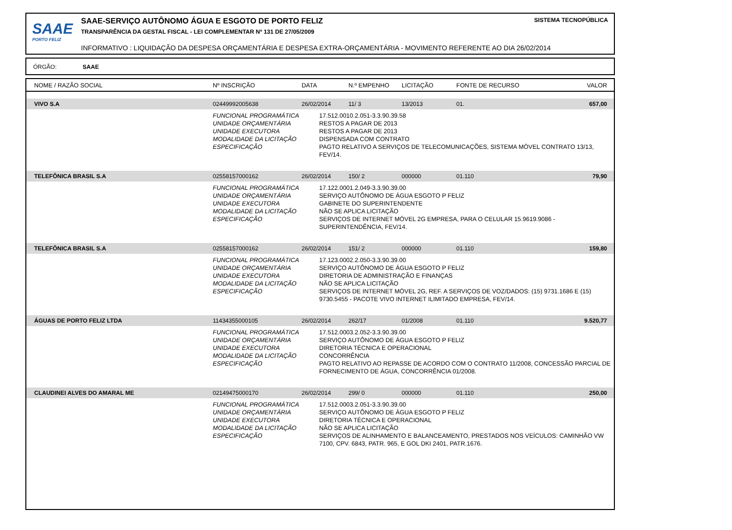SAAE
PORTO FELIZ
SAAE-SERVIÇO AUTÔNOMO ÁGUA E ESGOTO DE PORTO FELIZ
TRANSPARÊNCIA DA GESTAL FISCAL - LEI COMPLEMENTAR Nº 131 DE 27/05/2009
INFORMATIVO : LIQUIDAÇÃO DA DESPESA ORÇAMENTÁRIA E DESPESA EXTRA-ORÇAMENTÁRIA - MOVIMENTO REFERENTE AO DIA 26/02/2014
SISTEMA TECNOPÚBLICA
ÓRGÃO: SAAE
| NOME / RAZÃO SOCIAL | Nº INSCRIÇÃO | DATA | N.º EMPENHO | LICITAÇÃO | FONTE DE RECURSO | VALOR |
| --- | --- | --- | --- | --- | --- | --- |
| VIVO S.A | 02449992005638 | 26/02/2014 | 11/ 3 | 13/2013 | 01. | 657,00 |
| | / FUNCIONAL PROGRAMÁTICA UNIDADE ORÇAMENTÁRIA UNIDADE EXECUTORA MODALIDADE DA LICITAÇÃO ESPECIFICAÇÃO / 17.512.0010.2.051-3.3.90.39.58 RESTOS A PAGAR DE 2013 RESTOS A PAGAR DE 2013 DISPENSADA COM CONTRATO PAGTO RELATIVO A SERVIÇOS DE TELECOMUNICAÇÕES, SISTEMA MÓVEL CONTRATO 13/13, FEV/14. / | | | | | |
| TELEFÔNICA BRASIL S.A | 02558157000162 | 26/02/2014 | 150/ 2 | 000000 | 01.110 | 79,90 |
| | / FUNCIONAL PROGRAMÁTICA UNIDADE ORÇAMENTÁRIA UNIDADE EXECUTORA MODALIDADE DA LICITAÇÃO ESPECIFICAÇÃO / 17.122.0001.2.049-3.3.90.39.00 SERVIÇO AUTÔNOMO DE ÁGUA ESGOTO P FELIZ GABINETE DO SUPERINTENDENTE NÃO SE APLICA LICITAÇÃO SERVIÇOS DE INTERNET MÓVEL 2G EMPRESA, PARA O CELULAR 15.9619.9086 - SUPERINTENDÊNCIA, FEV/14. / | | | | | |
| TELEFÔNICA BRASIL S.A | 02558157000162 | 26/02/2014 | 151/ 2 | 000000 | 01.110 | 159,80 |
| | / FUNCIONAL PROGRAMÁTICA UNIDADE ORÇAMENTÁRIA UNIDADE EXECUTORA MODALIDADE DA LICITAÇÃO ESPECIFICAÇÃO / 17.123.0002.2.050-3.3.90.39.00 SERVIÇO AUTÔNOMO DE ÁGUA ESGOTO P FELIZ DIRETORIA DE ADMINISTRAÇÃO E FINANÇAS NÃO SE APLICA LICITAÇÃO SERVIÇOS DE INTERNET MÓVEL 2G, REF. A SERVIÇOS DE VOZ/DADOS: (15) 9731.1686 E (15) 9730.5455 - PACOTE VIVO INTERNET ILIMITADO EMPRESA, FEV/14. / | | | | | |
| ÁGUAS DE PORTO FELIZ LTDA | 11434355000105 | 26/02/2014 | 262/17 | 01/2008 | 01.110 | 9.520,77 |
| | / FUNCIONAL PROGRAMÁTICA UNIDADE ORÇAMENTÁRIA UNIDADE EXECUTORA MODALIDADE DA LICITAÇÃO ESPECIFICAÇÃO / 17.512.0003.2.052-3.3.90.39.00 SERVIÇO AUTÔNOMO DE ÁGUA ESGOTO P FELIZ DIRETORIA TÉCNICA E OPERACIONAL CONCORRÊNCIA PAGTO RELATIVO AO REPASSE DE ACORDO COM O CONTRATO 11/2008, CONCESSÃO PARCIAL DE FORNECIMENTO DE ÁGUA, CONCORRÊNCIA 01/2008. / | | | | | |
| CLAUDINEI ALVES DO AMARAL ME | 02149475000170 | 26/02/2014 | 299/ 0 | 000000 | 01.110 | 250,00 |
| | / FUNCIONAL PROGRAMÁTICA UNIDADE ORÇAMENTÁRIA UNIDADE EXECUTORA MODALIDADE DA LICITAÇÃO ESPECIFICAÇÃO / 17.512.0003.2.051-3.3.90.39.00 SERVIÇO AUTÔNOMO DE ÁGUA ESGOTO P FELIZ DIRETORIA TÉCNICA E OPERACIONAL NÃO SE APLICA LICITAÇÃO SERVIÇOS DE ALINHAMENTO E BALANCEAMENTO, PRESTADOS NOS VEÍCULOS: CAMINHÃO VW 7100, CPV. 6843, PATR. 965, E GOL DKI 2401, PATR.1676. / | | | | | |